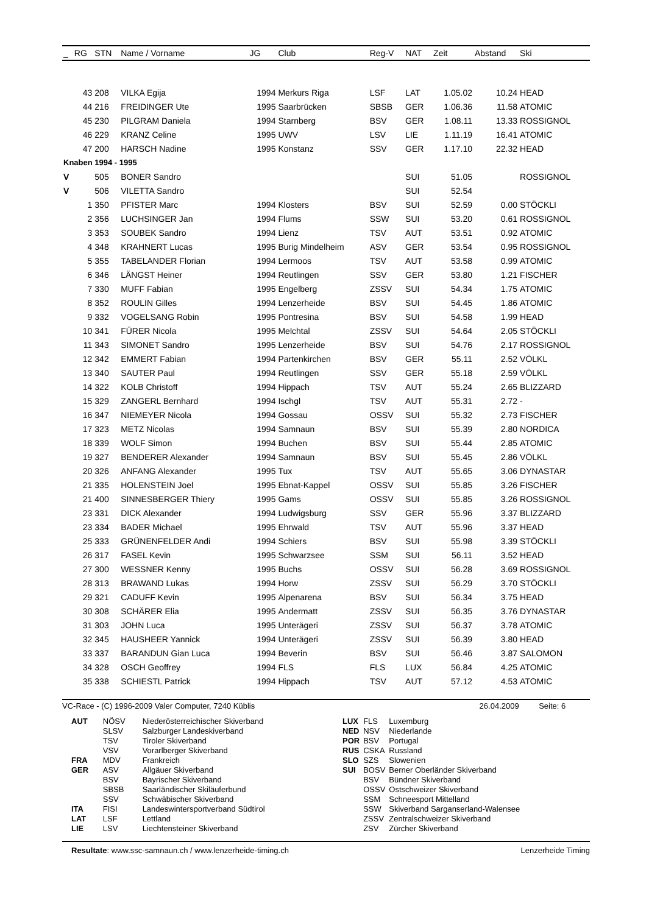| _ | RG | STN | Name / Vorname | JG | Club | Reg-V | NAT | Zeit | Abstand | Ski |
| --- | --- | --- | --- | --- | --- | --- | --- | --- | --- | --- |
| | 43 | 208 | VILKA Egija | 1994 | Merkurs Riga | LSF | LAT | 1.05.02 | 10.24 | HEAD |
| | 44 | 216 | FREIDINGER Ute | 1995 | Saarbrücken | SBSB | GER | 1.06.36 | 11.58 | ATOMIC |
| | 45 | 230 | PILGRAM Daniela | 1994 | Starnberg | BSV | GER | 1.08.11 | 13.33 | ROSSIGNOL |
| | 46 | 229 | KRANZ Celine | 1995 | UWV | LSV | LIE | 1.11.19 | 16.41 | ATOMIC |
| | 47 | 200 | HARSCH Nadine | 1995 | Konstanz | SSV | GER | 1.17.10 | 22.32 | HEAD |
| Knaben 1994 - 1995 | | | | | | | | | | |
| V | | 505 | BONER Sandro | | | | SUI | 51.05 | | ROSSIGNOL |
| V | | 506 | VILETTA Sandro | | | | SUI | 52.54 | | |
| | 1 | 350 | PFISTER Marc | 1994 | Klosters | BSV | SUI | 52.59 | 0.00 | STÖCKLI |
| | 2 | 356 | LUCHSINGER Jan | 1994 | Flums | SSW | SUI | 53.20 | 0.61 | ROSSIGNOL |
| | 3 | 353 | SOUBEK Sandro | 1994 | Lienz | TSV | AUT | 53.51 | 0.92 | ATOMIC |
| | 4 | 348 | KRAHNERT Lucas | 1995 | Burig Mindelheim | ASV | GER | 53.54 | 0.95 | ROSSIGNOL |
| | 5 | 355 | TABELANDER Florian | 1994 | Lermoos | TSV | AUT | 53.58 | 0.99 | ATOMIC |
| | 6 | 346 | LÄNGST Heiner | 1994 | Reutlingen | SSV | GER | 53.80 | 1.21 | FISCHER |
| | 7 | 330 | MUFF Fabian | 1995 | Engelberg | ZSSV | SUI | 54.34 | 1.75 | ATOMIC |
| | 8 | 352 | ROULIN Gilles | 1994 | Lenzerheide | BSV | SUI | 54.45 | 1.86 | ATOMIC |
| | 9 | 332 | VOGELSANG Robin | 1995 | Pontresina | BSV | SUI | 54.58 | 1.99 | HEAD |
| | 10 | 341 | FÜRER Nicola | 1995 | Melchtal | ZSSV | SUI | 54.64 | 2.05 | STÖCKLI |
| | 11 | 343 | SIMONET Sandro | 1995 | Lenzerheide | BSV | SUI | 54.76 | 2.17 | ROSSIGNOL |
| | 12 | 342 | EMMERT Fabian | 1994 | Partenkirchen | BSV | GER | 55.11 | 2.52 | VÖLKL |
| | 13 | 340 | SAUTER Paul | 1994 | Reutlingen | SSV | GER | 55.18 | 2.59 | VÖLKL |
| | 14 | 322 | KOLB Christoff | 1994 | Hippach | TSV | AUT | 55.24 | 2.65 | BLIZZARD |
| | 15 | 329 | ZANGERL Bernhard | 1994 | Ischgl | TSV | AUT | 55.31 | 2.72 | - |
| | 16 | 347 | NIEMEYER Nicola | 1994 | Gossau | OSSV | SUI | 55.32 | 2.73 | FISCHER |
| | 17 | 323 | METZ Nicolas | 1994 | Samnaun | BSV | SUI | 55.39 | 2.80 | NORDICA |
| | 18 | 339 | WOLF Simon | 1994 | Buchen | BSV | SUI | 55.44 | 2.85 | ATOMIC |
| | 19 | 327 | BENDERER Alexander | 1994 | Samnaun | BSV | SUI | 55.45 | 2.86 | VÖLKL |
| | 20 | 326 | ANFANG Alexander | 1995 | Tux | TSV | AUT | 55.65 | 3.06 | DYNASTAR |
| | 21 | 335 | HOLENSTEIN Joel | 1995 | Ebnat-Kappel | OSSV | SUI | 55.85 | 3.26 | FISCHER |
| | 21 | 400 | SINNESBERGER Thiery | 1995 | Gams | OSSV | SUI | 55.85 | 3.26 | ROSSIGNOL |
| | 23 | 331 | DICK Alexander | 1994 | Ludwigsburg | SSV | GER | 55.96 | 3.37 | BLIZZARD |
| | 23 | 334 | BADER Michael | 1995 | Ehrwald | TSV | AUT | 55.96 | 3.37 | HEAD |
| | 25 | 333 | GRÜNENFELDER Andi | 1994 | Schiers | BSV | SUI | 55.98 | 3.39 | STÖCKLI |
| | 26 | 317 | FASEL Kevin | 1995 | Schwarzsee | SSM | SUI | 56.11 | 3.52 | HEAD |
| | 27 | 300 | WESSNER Kenny | 1995 | Buchs | OSSV | SUI | 56.28 | 3.69 | ROSSIGNOL |
| | 28 | 313 | BRAWAND Lukas | 1994 | Horw | ZSSV | SUI | 56.29 | 3.70 | STÖCKLI |
| | 29 | 321 | CADUFF Kevin | 1995 | Alpenarena | BSV | SUI | 56.34 | 3.75 | HEAD |
| | 30 | 308 | SCHÄRER Elia | 1995 | Andermatt | ZSSV | SUI | 56.35 | 3.76 | DYNASTAR |
| | 31 | 303 | JOHN Luca | 1995 | Unterägeri | ZSSV | SUI | 56.37 | 3.78 | ATOMIC |
| | 32 | 345 | HAUSHEER Yannick | 1994 | Unterägeri | ZSSV | SUI | 56.39 | 3.80 | HEAD |
| | 33 | 337 | BARANDUN Gian Luca | 1994 | Beverin | BSV | SUI | 56.46 | 3.87 | SALOMON |
| | 34 | 328 | OSCH Geoffrey | 1994 | FLS | FLS | LUX | 56.84 | 4.25 | ATOMIC |
| | 35 | 338 | SCHIESTL Patrick | 1994 | Hippach | TSV | AUT | 57.12 | 4.53 | ATOMIC |
VC-Race - (C) 1996-2009 Valer Computer, 7240 Küblis 26.04.2009 Seite: 6
| AUT | NÖSV | Niederösterreichischer Skiverband |
| | SLSV | Salzburger Landeskiverband |
| | TSV | Tiroler Skiverband |
| | VSV | Vorarlberger Skiverband |
| FRA | MDV | Frankreich |
| GER | ASV | Allgäuer Skiverband |
| | BSV | Bayrischer Skiverband |
| | SBSB | Saarländischer Skiläuferbund |
| | SSV | Schwäbischer Skiverband |
| ITA | FISI | Landeswintersportverband Südtirol |
| LAT | LSF | Lettland |
| LIE | LSV | Liechtensteiner Skiverband |
| LUX | FLS | Luxemburg |
| NED | NSV | Niederlande |
| POR | BSV | Portugal |
| RUS | CSKA | Russland |
| SLO | SZS | Slowenien |
| SUI | BOSV | Berner Oberländer Skiverband |
| | BSV | Bündner Skiverband |
| | OSSV | Ostschweizer Skiverband |
| | SSM | Schneesport Mittelland |
| | SSW | Skiverband Sarganserland-Walensee |
| | ZSSV | Zentralschweizer Skiverband |
| | ZSV | Zürcher Skiverband |
Resultate: www.ssc-samnaun.ch / www.lenzerheide-timing.ch Lenzerheide Timing